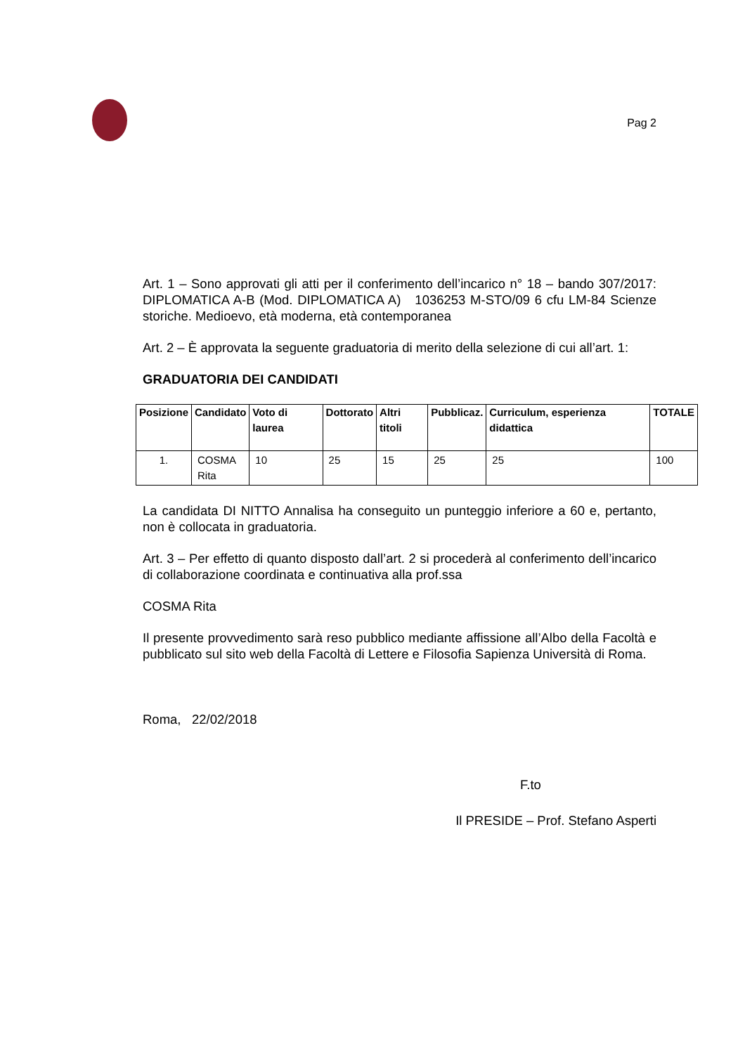Pag 2
Art. 1 – Sono approvati gli atti per il conferimento dell’incarico n° 18 – bando 307/2017: DIPLOMATICA A-B (Mod. DIPLOMATICA A) 1036253 M-STO/09 6 cfu LM-84 Scienze storiche. Medioevo, età moderna, età contemporanea
Art. 2 – È approvata la seguente graduatoria di merito della selezione di cui all’art. 1:
GRADUATORIA DEI CANDIDATI
| Posizione | Candidato | Voto di laurea | Dottorato | Altri titoli | Pubblicaz. | Curriculum, esperienza didattica | TOTALE |
| --- | --- | --- | --- | --- | --- | --- | --- |
| 1. | COSMA Rita | 10 | 25 | 15 | 25 | 25 | 100 |
La candidata DI NITTO Annalisa ha conseguito un punteggio inferiore a 60 e, pertanto, non è collocata in graduatoria.
Art. 3 – Per effetto di quanto disposto dall’art. 2 si procederà al conferimento dell’incarico di collaborazione coordinata e continuativa alla prof.ssa
COSMA Rita
Il presente provvedimento sarà reso pubblico mediante affissione all’Albo della Facoltà e pubblicato sul sito web della Facoltà di Lettere e Filosofia Sapienza Università di Roma.
Roma, 22/02/2018
F.to
Il PRESIDE – Prof. Stefano Asperti